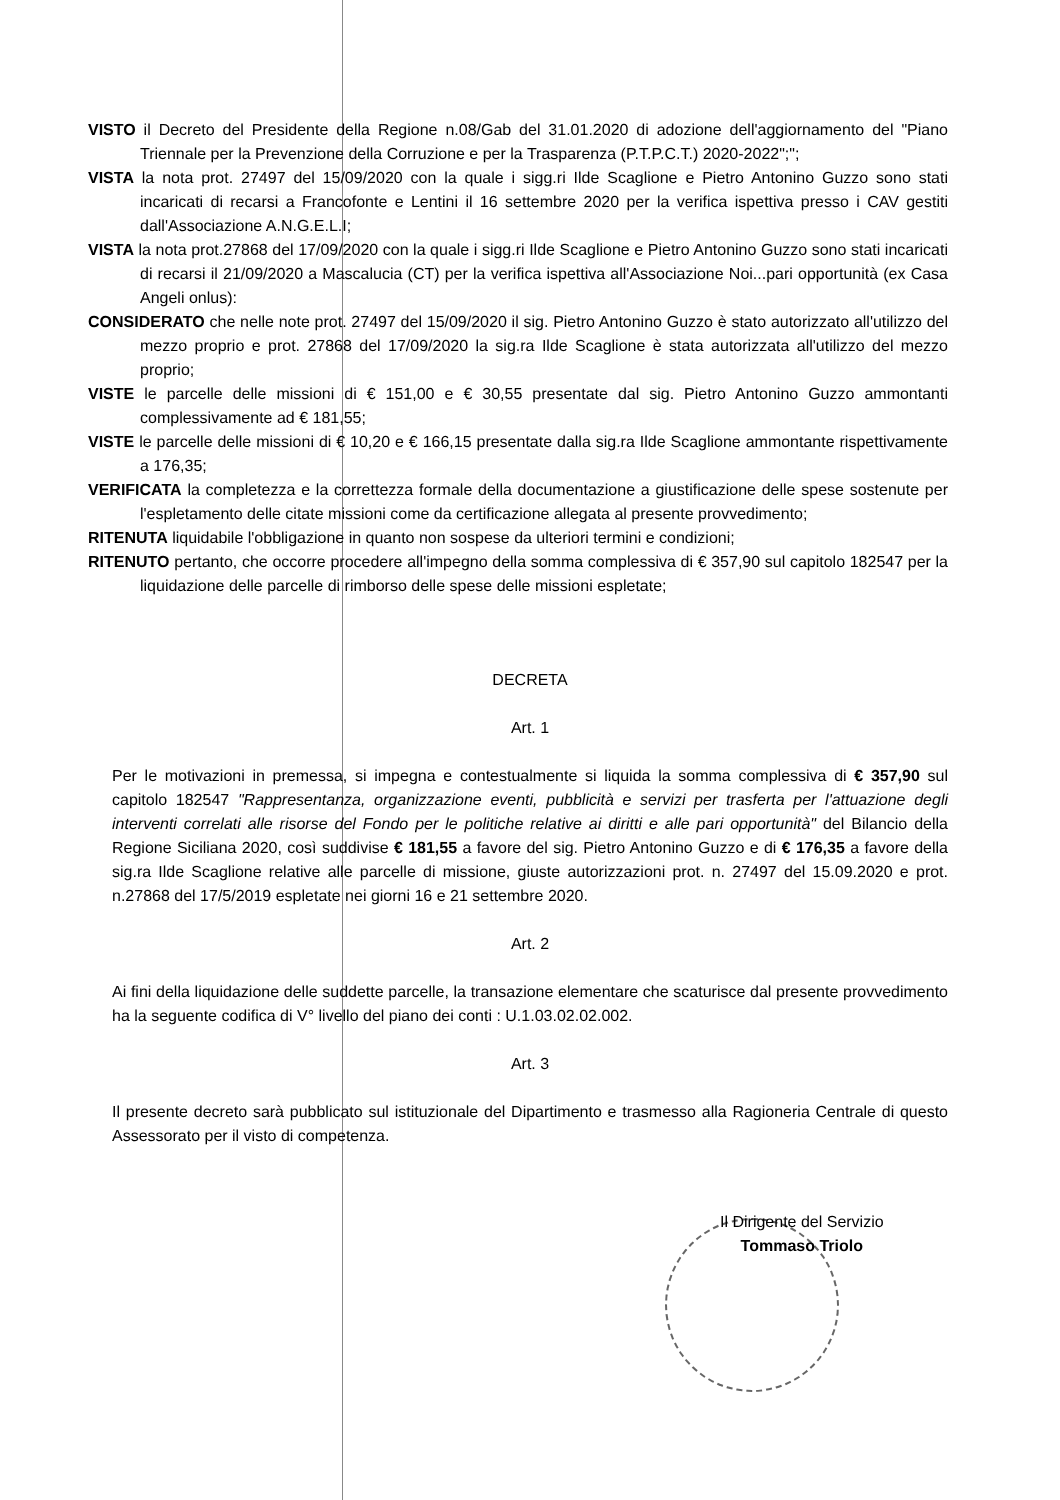VISTO il Decreto del Presidente della Regione n.08/Gab del 31.01.2020 di adozione dell'aggiornamento del "Piano Triennale per la Prevenzione della Corruzione e per la Trasparenza (P.T.P.C.T.) 2020-2022";";
VISTA la nota prot. 27497 del 15/09/2020 con la quale i sigg.ri Ilde Scaglione e Pietro Antonino Guzzo sono stati incaricati di recarsi a Francofonte e Lentini il 16 settembre 2020 per la verifica ispettiva presso i CAV gestiti dall'Associazione A.N.G.E.L.I;
VISTA la nota prot.27868 del 17/09/2020 con la quale i sigg.ri Ilde Scaglione e Pietro Antonino Guzzo sono stati incaricati di recarsi il 21/09/2020 a Mascalucia (CT) per la verifica ispettiva all'Associazione Noi...pari opportunità (ex Casa Angeli onlus):
CONSIDERATO che nelle note prot. 27497 del 15/09/2020 il sig. Pietro Antonino Guzzo è stato autorizzato all'utilizzo del mezzo proprio e prot. 27868 del 17/09/2020 la sig.ra Ilde Scaglione è stata autorizzata all'utilizzo del mezzo proprio;
VISTE le parcelle delle missioni di € 151,00 e € 30,55 presentate dal sig. Pietro Antonino Guzzo ammontanti complessivamente ad € 181,55;
VISTE le parcelle delle missioni di € 10,20 e € 166,15 presentate dalla sig.ra Ilde Scaglione ammontante rispettivamente a 176,35;
VERIFICATA la completezza e la correttezza formale della documentazione a giustificazione delle spese sostenute per l'espletamento delle citate missioni come da certificazione allegata al presente provvedimento;
RITENUTA liquidabile l'obbligazione in quanto non sospese da ulteriori termini e condizioni;
RITENUTO pertanto, che occorre procedere all'impegno della somma complessiva di € 357,90 sul capitolo 182547 per la liquidazione delle parcelle di rimborso delle spese delle missioni espletate;
DECRETA
Art. 1
Per le motivazioni in premessa, si impegna e contestualmente si liquida la somma complessiva di € 357,90 sul capitolo 182547 "Rappresentanza, organizzazione eventi, pubblicità e servizi per trasferta per l'attuazione degli interventi correlati alle risorse del Fondo per le politiche relative ai diritti e alle pari opportunità" del Bilancio della Regione Siciliana 2020, così suddivise € 181,55 a favore del sig. Pietro Antonino Guzzo e di € 176,35 a favore della sig.ra Ilde Scaglione relative alle parcelle di missione, giuste autorizzazioni prot. n. 27497 del 15.09.2020 e prot. n.27868 del 17/5/2019 espletate nei giorni 16 e 21 settembre 2020.
Art. 2
Ai fini della liquidazione delle suddette parcelle, la transazione elementare che scaturisce dal presente provvedimento ha la seguente codifica di V° livello del piano dei conti : U.1.03.02.02.002.
Art. 3
Il presente decreto sarà pubblicato sul istituzionale del Dipartimento e trasmesso alla Ragioneria Centrale di questo Assessorato per il visto di competenza.
Il Dirigente del Servizio
Tommaso Triolo